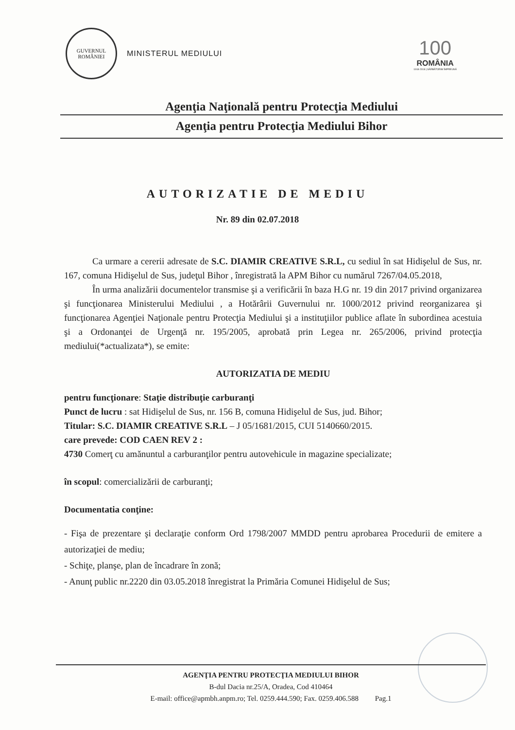GUVERNUL
ROMÂNIEI
MINISTERUL MEDIULUI
100
ROMÂNIA
1918-2018 | SĂRBĂTORIM ÎMPREUNĂ
Agenţia Naţională pentru Protecţia Mediului
Agenţia pentru Protecţia Mediului Bihor
AUTORIZATIE DE MEDIU
Nr. 89 din 02.07.2018
Ca urmare a cererii adresate de S.C. DIAMIR CREATIVE S.R.L, cu sediul în sat Hidişelul de Sus, nr. 167, comuna Hidişelul de Sus, judeţul Bihor , înregistrată la APM Bihor cu numărul 7267/04.05.2018,
În urma analizării documentelor transmise şi a verificării în baza H.G nr. 19 din 2017 privind organizarea şi funcţionarea Ministerului Mediului , a Hotărârii Guvernului nr. 1000/2012 privind reorganizarea şi funcţionarea Agenţiei Naţionale pentru Protecţia Mediului şi a instituţiilor publice aflate în subordinea acestuia şi a Ordonanţei de Urgenţă nr. 195/2005, aprobată prin Legea nr. 265/2006, privind protecţia mediului(*actualizata*), se emite:
AUTORIZATIA DE MEDIU
pentru funcţionare: Staţie distribuţie carburanţi
Punct de lucru : sat Hidişelul de Sus, nr. 156 B, comuna Hidişelul de Sus, jud. Bihor;
Titular: S.C. DIAMIR CREATIVE S.R.L – J 05/1681/2015, CUI 5140660/2015.
care prevede: COD CAEN REV 2 :
4730 Comerţ cu amănuntul a carburanţilor pentru autovehicule in magazine specializate;
în scopul: comercializării de carburanţi;
Documentatia conţine:
- Fişa de prezentare şi declaraţie conform Ord 1798/2007 MMDD pentru aprobarea Procedurii de emitere a autorizaţiei de mediu;
- Schiţe, planşe, plan de încadrare în zonă;
- Anunţ public nr.2220 din 03.05.2018 înregistrat la Primăria Comunei Hidişelul de Sus;
AGENŢIA PENTRU PROTECŢIA MEDIULUI BIHOR
B-dul Dacia nr.25/A, Oradea, Cod 410464
E-mail: office@apmbh.anpm.ro; Tel. 0259.444.590; Fax. 0259.406.588 Pag.1